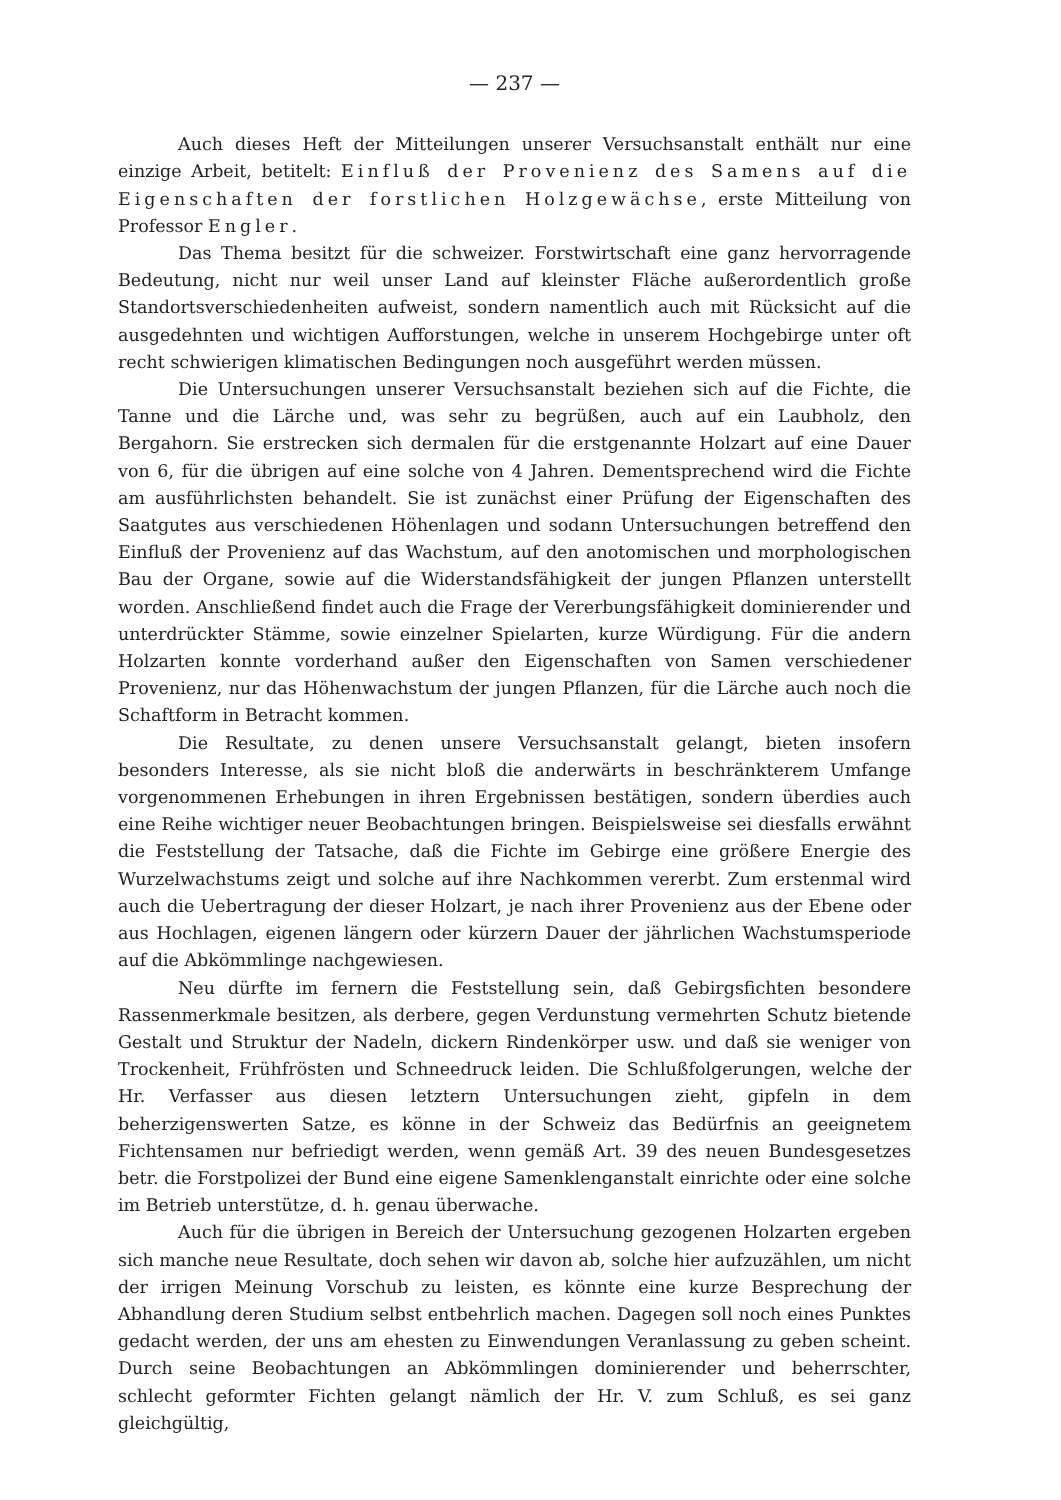— 237 —
Auch dieses Heft der Mitteilungen unserer Versuchsanstalt enthält nur eine einzige Arbeit, betitelt: Einfluß der Provenienz des Samens auf die Eigenschaften der forstlichen Holzgewächse, erste Mitteilung von Professor Engler.
Das Thema besitzt für die schweizer. Forstwirtschaft eine ganz hervorragende Bedeutung, nicht nur weil unser Land auf kleinster Fläche außerordentlich große Standortsverschiedenheiten aufweist, sondern namentlich auch mit Rücksicht auf die ausgedehnten und wichtigen Aufforstungen, welche in unserem Hochgebirge unter oft recht schwierigen klimatischen Bedingungen noch ausgeführt werden müssen.
Die Untersuchungen unserer Versuchsanstalt beziehen sich auf die Fichte, die Tanne und die Lärche und, was sehr zu begrüßen, auch auf ein Laubholz, den Bergahorn. Sie erstrecken sich dermalen für die erstgenannte Holzart auf eine Dauer von 6, für die übrigen auf eine solche von 4 Jahren. Dementsprechend wird die Fichte am ausführlichsten behandelt. Sie ist zunächst einer Prüfung der Eigenschaften des Saatgutes aus verschiedenen Höhenlagen und sodann Untersuchungen betreffend den Einfluß der Provenienz auf das Wachstum, auf den anotomischen und morphologischen Bau der Organe, sowie auf die Widerstandsfähigkeit der jungen Pflanzen unterstellt worden. Anschließend findet auch die Frage der Vererbungsfähigkeit dominierender und unterdrückter Stämme, sowie einzelner Spielarten, kurze Würdigung. Für die andern Holzarten konnte vorderhand außer den Eigenschaften von Samen verschiedener Provenienz, nur das Höhenwachstum der jungen Pflanzen, für die Lärche auch noch die Schaftform in Betracht kommen.
Die Resultate, zu denen unsere Versuchsanstalt gelangt, bieten insofern besonders Interesse, als sie nicht bloß die anderwärts in beschränkterem Umfange vorgenommenen Erhebungen in ihren Ergebnissen bestätigen, sondern überdies auch eine Reihe wichtiger neuer Beobachtungen bringen. Beispielsweise sei diesfalls erwähnt die Feststellung der Tatsache, daß die Fichte im Gebirge eine größere Energie des Wurzelwachstums zeigt und solche auf ihre Nachkommen vererbt. Zum erstenmal wird auch die Uebertragung der dieser Holzart, je nach ihrer Provenienz aus der Ebene oder aus Hochlagen, eigenen längern oder kürzern Dauer der jährlichen Wachstumsperiode auf die Abkömmlinge nachgewiesen.
Neu dürfte im fernern die Feststellung sein, daß Gebirgsfichten besondere Rassenmerkmale besitzen, als derbere, gegen Verdunstung vermehrten Schutz bietende Gestalt und Struktur der Nadeln, dickern Rindenkörper usw. und daß sie weniger von Trockenheit, Frühfrösten und Schneedruck leiden. Die Schlußfolgerungen, welche der Hr. Verfasser aus diesen letztern Untersuchungen zieht, gipfeln in dem beherzigenswerten Satze, es könne in der Schweiz das Bedürfnis an geeignetem Fichtensamen nur befriedigt werden, wenn gemäß Art. 39 des neuen Bundesgesetzes betr. die Forstpolizei der Bund eine eigene Samenklenganstalt einrichte oder eine solche im Betrieb unterstütze, d. h. genau überwache.
Auch für die übrigen in Bereich der Untersuchung gezogenen Holzarten ergeben sich manche neue Resultate, doch sehen wir davon ab, solche hier aufzuzählen, um nicht der irrigen Meinung Vorschub zu leisten, es könnte eine kurze Besprechung der Abhandlung deren Studium selbst entbehrlich machen. Dagegen soll noch eines Punktes gedacht werden, der uns am ehesten zu Einwendungen Veranlassung zu geben scheint. Durch seine Beobachtungen an Abkömmlingen dominierender und beherrschter, schlecht geformter Fichten gelangt nämlich der Hr. V. zum Schluß, es sei ganz gleichgültig,